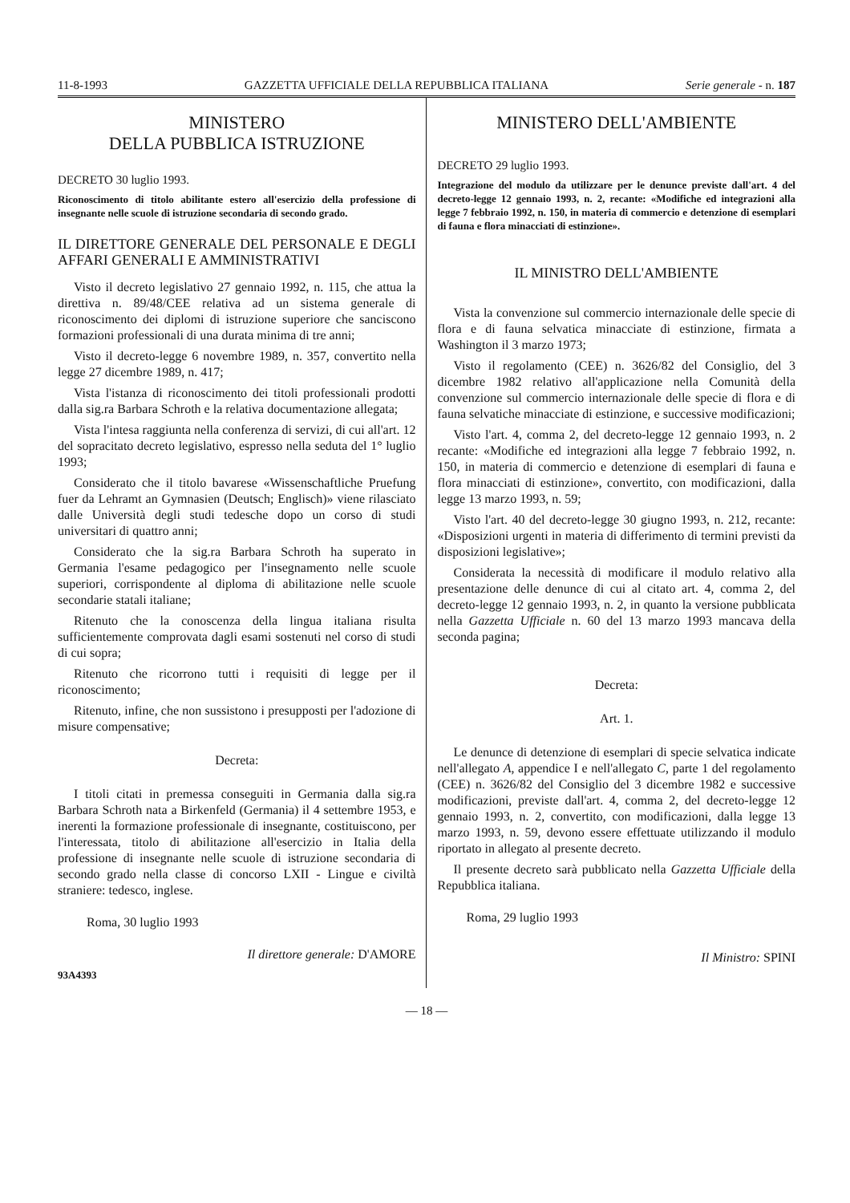11-8-1993 GAZZETTA UFFICIALE DELLA REPUBBLICA ITALIANA Serie generale - n. 187
MINISTERO
DELLA PUBBLICA ISTRUZIONE
DECRETO 30 luglio 1993.
Riconoscimento di titolo abilitante estero all'esercizio della professione di insegnante nelle scuole di istruzione secondaria di secondo grado.
IL DIRETTORE GENERALE DEL PERSONALE E DEGLI AFFARI GENERALI E AMMINISTRATIVI
Visto il decreto legislativo 27 gennaio 1992, n. 115, che attua la direttiva n. 89/48/CEE relativa ad un sistema generale di riconoscimento dei diplomi di istruzione superiore che sanciscono formazioni professionali di una durata minima di tre anni;
Visto il decreto-legge 6 novembre 1989, n. 357, convertito nella legge 27 dicembre 1989, n. 417;
Vista l'istanza di riconoscimento dei titoli professionali prodotti dalla sig.ra Barbara Schroth e la relativa documentazione allegata;
Vista l'intesa raggiunta nella conferenza di servizi, di cui all'art. 12 del sopracitato decreto legislativo, espresso nella seduta del 1° luglio 1993;
Considerato che il titolo bavarese «Wissenschaftliche Pruefung fuer da Lehramt an Gymnasien (Deutsch; Englisch)» viene rilasciato dalle Università degli studi tedesche dopo un corso di studi universitari di quattro anni;
Considerato che la sig.ra Barbara Schroth ha superato in Germania l'esame pedagogico per l'insegnamento nelle scuole superiori, corrispondente al diploma di abilitazione nelle scuole secondarie statali italiane;
Ritenuto che la conoscenza della lingua italiana risulta sufficientemente comprovata dagli esami sostenuti nel corso di studi di cui sopra;
Ritenuto che ricorrono tutti i requisiti di legge per il riconoscimento;
Ritenuto, infine, che non sussistono i presupposti per l'adozione di misure compensative;
Decreta:
I titoli citati in premessa conseguiti in Germania dalla sig.ra Barbara Schroth nata a Birkenfeld (Germania) il 4 settembre 1953, e inerenti la formazione professionale di insegnante, costituiscono, per l'interessata, titolo di abilitazione all'esercizio in Italia della professione di insegnante nelle scuole di istruzione secondaria di secondo grado nella classe di concorso LXII - Lingue e civiltà straniere: tedesco, inglese.
Roma, 30 luglio 1993
Il direttore generale: D'AMORE
93A4393
MINISTERO DELL'AMBIENTE
DECRETO 29 luglio 1993.
Integrazione del modulo da utilizzare per le denunce previste dall'art. 4 del decreto-legge 12 gennaio 1993, n. 2, recante: «Modifiche ed integrazioni alla legge 7 febbraio 1992, n. 150, in materia di commercio e detenzione di esemplari di fauna e flora minacciati di estinzione».
IL MINISTRO DELL'AMBIENTE
Vista la convenzione sul commercio internazionale delle specie di flora e di fauna selvatica minacciate di estinzione, firmata a Washington il 3 marzo 1973;
Visto il regolamento (CEE) n. 3626/82 del Consiglio, del 3 dicembre 1982 relativo all'applicazione nella Comunità della convenzione sul commercio internazionale delle specie di flora e di fauna selvatiche minacciate di estinzione, e successive modificazioni;
Visto l'art. 4, comma 2, del decreto-legge 12 gennaio 1993, n. 2 recante: «Modifiche ed integrazioni alla legge 7 febbraio 1992, n. 150, in materia di commercio e detenzione di esemplari di fauna e flora minacciati di estinzione», convertito, con modificazioni, dalla legge 13 marzo 1993, n. 59;
Visto l'art. 40 del decreto-legge 30 giugno 1993, n. 212, recante: «Disposizioni urgenti in materia di differimento di termini previsti da disposizioni legislative»;
Considerata la necessità di modificare il modulo relativo alla presentazione delle denunce di cui al citato art. 4, comma 2, del decreto-legge 12 gennaio 1993, n. 2, in quanto la versione pubblicata nella Gazzetta Ufficiale n. 60 del 13 marzo 1993 mancava della seconda pagina;
Decreta:
Art. 1.
Le denunce di detenzione di esemplari di specie selvatica indicate nell'allegato A, appendice I e nell'allegato C, parte 1 del regolamento (CEE) n. 3626/82 del Consiglio del 3 dicembre 1982 e successive modificazioni, previste dall'art. 4, comma 2, del decreto-legge 12 gennaio 1993, n. 2, convertito, con modificazioni, dalla legge 13 marzo 1993, n. 59, devono essere effettuate utilizzando il modulo riportato in allegato al presente decreto.
Il presente decreto sarà pubblicato nella Gazzetta Ufficiale della Repubblica italiana.
Roma, 29 luglio 1993
Il Ministro: SPINI
— 18 —